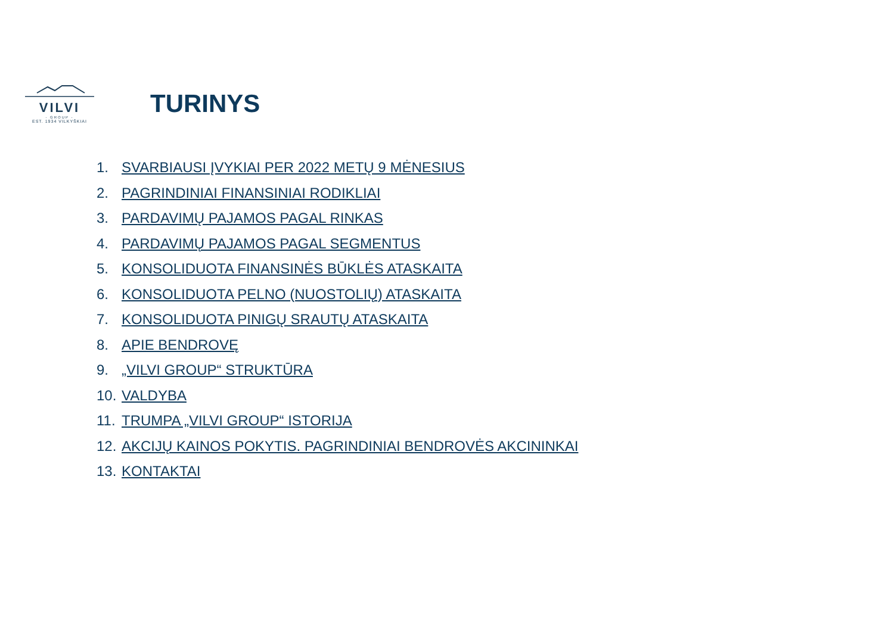VILVI
- GROUP -
EST. 1934 VILKYŠKIAI
TURINYS
1. SVARBIAUSI ĮVYKIAI PER 2022 METŲ 9 MĖNESIUS
2. PAGRINDINIAI FINANSINIAI RODIKLIAI
3. PARDAVIMŲ PAJAMOS PAGAL RINKAS
4. PARDAVIMŲ PAJAMOS PAGAL SEGMENTUS
5. KONSOLIDUOTA FINANSINĖS BŪKLĖS ATASKAITA
6. KONSOLIDUOTA PELNO (NUOSTOLIŲ) ATASKAITA
7. KONSOLIDUOTA PINIGŲ SRAUTŲ ATASKAITA
8. APIE BENDROVĘ
9. „VILVI GROUP“ STRUKTŪRA
10. VALDYBA
11. TRUMPA „VILVI GROUP“ ISTORIJA
12. AKCIJŲ KAINOS POKYTIS. PAGRINDINIAI BENDROVĖS AKCININKAI
13. KONTAKTAI